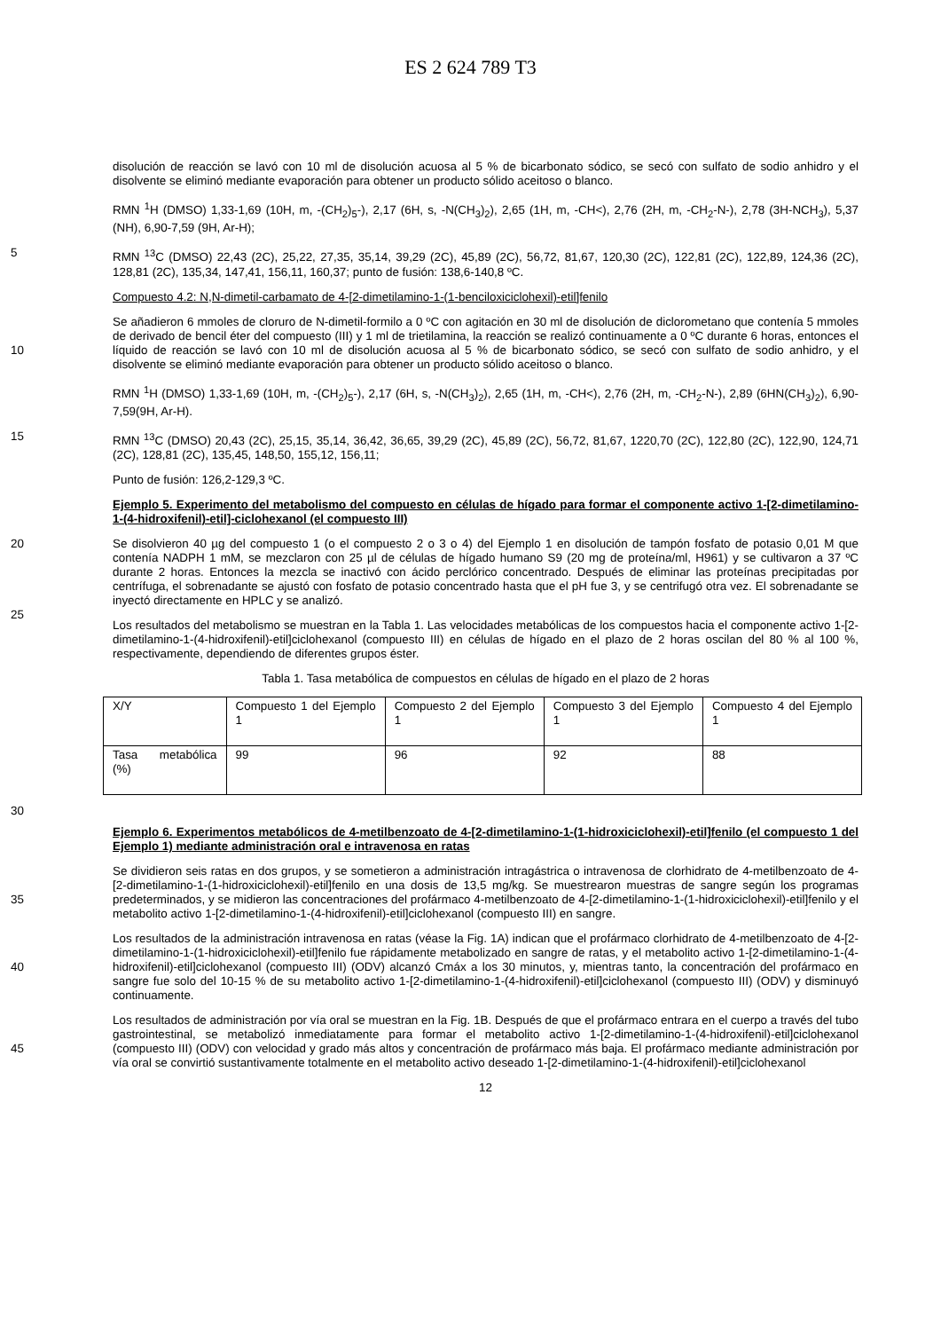ES 2 624 789 T3
disolución de reacción se lavó con 10 ml de disolución acuosa al 5 % de bicarbonato sódico, se secó con sulfato de sodio anhidro y el disolvente se eliminó mediante evaporación para obtener un producto sólido aceitoso o blanco.
RMN <sup>1</sup>H (DMSO) 1,33-1,69 (10H, m, -(CH<sub>2</sub>)<sub>5</sub>-), 2,17 (6H, s, -N(CH<sub>3</sub>)<sub>2</sub>), 2,65 (1H, m, -CH<), 2,76 (2H, m, -CH<sub>2</sub>-N-), 2,78 (3H-NCH<sub>3</sub>), 5,37 (NH), 6,90-7,59 (9H, Ar-H);
5 RMN <sup>13</sup>C (DMSO) 22,43 (2C), 25,22, 27,35, 35,14, 39,29 (2C), 45,89 (2C), 56,72, 81,67, 120,30 (2C), 122,81 (2C), 122,89, 124,36 (2C), 128,81 (2C), 135,34, 147,41, 156,11, 160,37; punto de fusión: 138,6-140,8 ºC.
Compuesto 4.2: N,N-dimetil-carbamato de 4-[2-dimetilamino-1-(1-benciloxiciclohexil)-etil]fenilo
Se añadieron 6 mmoles de cloruro de N-dimetil-formilo a 0 ºC con agitación en 30 ml de disolución de diclorometano que contenía 5 mmoles de derivado de bencil éter del compuesto (III) y 1 ml de trietilamina, la reacción se realizó
10
continuamente a 0 ºC durante 6 horas, entonces el líquido de reacción se lavó con 10 ml de disolución acuosa al 5 % de bicarbonato sódico, se secó con sulfato de sodio anhidro, y el disolvente se eliminó mediante evaporación para obtener un producto sólido aceitoso o blanco.
RMN <sup>1</sup>H (DMSO) 1,33-1,69 (10H, m, -(CH<sub>2</sub>)<sub>5</sub>-), 2,17 (6H, s, -N(CH<sub>3</sub>)<sub>2</sub>), 2,65 (1H, m, -CH<), 2,76 (2H, m, -CH<sub>2</sub>-N-), 2,89 (6HN(CH<sub>3</sub>)<sub>2</sub>), 6,90-7,59(9H, Ar-H).
15 RMN <sup>13</sup>C (DMSO) 20,43 (2C), 25,15, 35,14, 36,42, 36,65, 39,29 (2C), 45,89 (2C), 56,72, 81,67, 1220,70 (2C), 122,80 (2C), 122,90, 124,71 (2C), 128,81 (2C), 135,45, 148,50, 155,12, 156,11;
Punto de fusión: 126,2-129,3 ºC.
Ejemplo 5. Experimento del metabolismo del compuesto en células de hígado para formar el componente activo 1-[2-dimetilamino-1-(4-hidroxifenil)-etil]-ciclohexanol (el compuesto III)
20 Se disolvieron 40 µg del compuesto 1 (o el compuesto 2 o 3 o 4) del Ejemplo 1 en disolución de tampón fosfato de potasio 0,01 M que contenía NADPH 1 mM, se mezclaron con 25 µl de células de hígado humano S9 (20 mg de proteína/ml, H961) y se cultivaron a 37 ºC durante 2 horas. Entonces la mezcla se inactivó con ácido perclórico concentrado. Después de eliminar las proteínas precipitadas por centrífuga, el sobrenadante se ajustó con fosfato de potasio concentrado hasta que el pH fue 3, y se centrifugó otra vez. El sobrenadante se inyectó directamente en
25
HPLC y se analizó.
Los resultados del metabolismo se muestran en la Tabla 1. Las velocidades metabólicas de los compuestos hacia el componente activo 1-[2-dimetilamino-1-(4-hidroxifenil)-etil]ciclohexanol (compuesto III) en células de hígado en el plazo de 2 horas oscilan del 80 % al 100 %, respectivamente, dependiendo de diferentes grupos éster.
Tabla 1. Tasa metabólica de compuestos en células de hígado en el plazo de 2 horas
| X/Y | Compuesto 1 del Ejemplo 1 | Compuesto 2 del Ejemplo 1 | Compuesto 3 del Ejemplo 1 | Compuesto 4 del Ejemplo 1 |
| Tasa metabólica (%) | 99 | 96 | 92 | 88 |
30
Ejemplo 6. Experimentos metabólicos de 4-metilbenzoato de 4-[2-dimetilamino-1-(1-hidroxiciclohexil)-etil]fenilo (el compuesto 1 del Ejemplo 1) mediante administración oral e intravenosa en ratas
Se dividieron seis ratas en dos grupos, y se sometieron a administración intragástrica o intravenosa de clorhidrato de 4-metilbenzoato de 4-[2-dimetilamino-1-(1-hidroxiciclohexil)-etil]fenilo en una dosis de 13,5 mg/kg. Se muestrearon
35
muestras de sangre según los programas predeterminados, y se midieron las concentraciones del profármaco 4-metilbenzoato de 4-[2-dimetilamino-1-(1-hidroxiciclohexil)-etil]fenilo y el metabolito activo 1-[2-dimetilamino-1-(4-hidroxifenil)-etil]ciclohexanol (compuesto III) en sangre.
Los resultados de la administración intravenosa en ratas (véase la Fig. 1A) indican que el profármaco clorhidrato de 4-metilbenzoato de 4-[2-dimetilamino-1-(1-hidroxiciclohexil)-etil]fenilo fue rápidamente metabolizado en sangre de
40
ratas, y el metabolito activo 1-[2-dimetilamino-1-(4-hidroxifenil)-etil]ciclohexanol (compuesto III) (ODV) alcanzó Cmáx a los 30 minutos, y, mientras tanto, la concentración del profármaco en sangre fue solo del 10-15 % de su metabolito activo 1-[2-dimetilamino-1-(4-hidroxifenil)-etil]ciclohexanol (compuesto III) (ODV) y disminuyó continuamente.
Los resultados de administración por vía oral se muestran en la Fig. 1B. Después de que el profármaco entrara en el cuerpo a través del tubo gastrointestinal, se metabolizó inmediatamente para formar el metabolito activo 1-[2-
45
dimetilamino-1-(4-hidroxifenil)-etil]ciclohexanol (compuesto III) (ODV) con velocidad y grado más altos y concentración de profármaco más baja. El profármaco mediante administración por vía oral se convirtió sustantivamente totalmente en el metabolito activo deseado 1-[2-dimetilamino-1-(4-hidroxifenil)-etil]ciclohexanol
12